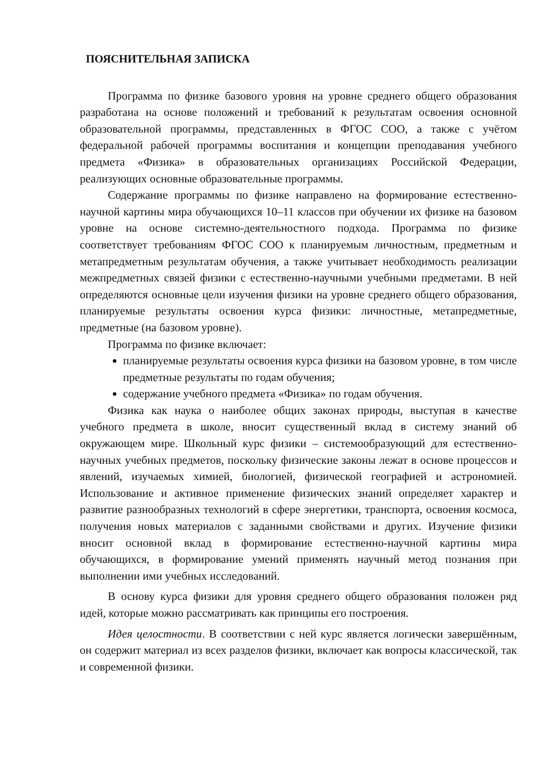ПОЯСНИТЕЛЬНАЯ ЗАПИСКА
Программа по физике базового уровня на уровне среднего общего образования разработана на основе положений и требований к результатам освоения основной образовательной программы, представленных в ФГОС СОО, а также с учётом федеральной рабочей программы воспитания и концепции преподавания учебного предмета «Физика» в образовательных организациях Российской Федерации, реализующих основные образовательные программы.
Содержание программы по физике направлено на формирование естественно-научной картины мира обучающихся 10–11 классов при обучении их физике на базовом уровне на основе системно-деятельностного подхода. Программа по физике соответствует требованиям ФГОС СОО к планируемым личностным, предметным и метапредметным результатам обучения, а также учитывает необходимость реализации межпредметных связей физики с естественно-научными учебными предметами. В ней определяются основные цели изучения физики на уровне среднего общего образования, планируемые результаты освоения курса физики: личностные, метапредметные, предметные (на базовом уровне).
Программа по физике включает:
планируемые результаты освоения курса физики на базовом уровне, в том числе предметные результаты по годам обучения;
содержание учебного предмета «Физика» по годам обучения.
Физика как наука о наиболее общих законах природы, выступая в качестве учебного предмета в школе, вносит существенный вклад в систему знаний об окружающем мире. Школьный курс физики – системообразующий для естественно-научных учебных предметов, поскольку физические законы лежат в основе процессов и явлений, изучаемых химией, биологией, физической географией и астрономией. Использование и активное применение физических знаний определяет характер и развитие разнообразных технологий в сфере энергетики, транспорта, освоения космоса, получения новых материалов с заданными свойствами и других. Изучение физики вносит основной вклад в формирование естественно-научной картины мира обучающихся, в формирование умений применять научный метод познания при выполнении ими учебных исследований.
В основу курса физики для уровня среднего общего образования положен ряд идей, которые можно рассматривать как принципы его построения.
Идея целостности. В соответствии с ней курс является логически завершённым, он содержит материал из всех разделов физики, включает как вопросы классической, так и современной физики.